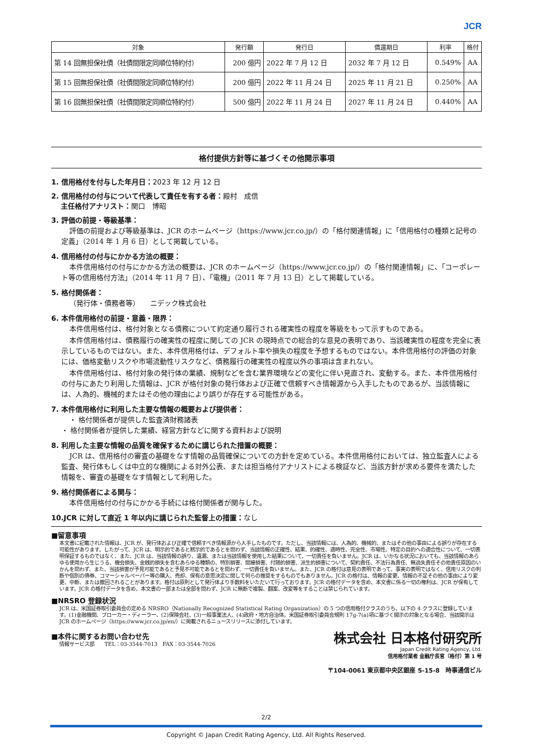JCR
| 対象 | 発行額 | 発行日 | 償還期日 | 利率 | 格付 |
| --- | --- | --- | --- | --- | --- |
| 第 14 回無担保社債（社債間限定同順位特約付） | 200 億円 | 2022 年 7 月 12 日 | 2032 年 7 月 12 日 | 0.549% | AA |
| 第 15 回無担保社債（社債間限定同順位特約付） | 200 億円 | 2022 年 11 月 24 日 | 2025 年 11 月 21 日 | 0.250% | AA |
| 第 16 回無担保社債（社債間限定同順位特約付） | 500 億円 | 2022 年 11 月 24 日 | 2027 年 11 月 24 日 | 0.440% | AA |
格付提供方針等に基づくその他開示事項
1. 信用格付を付与した年月日：2023 年 12 月 12 日
2. 信用格付の付与について代表して責任を有する者：殿村　成信
　 主任格付アナリスト：関口　博昭
3. 評価の前提・等級基準：
評価の前提および等級基準は、JCR のホームページ（https://www.jcr.co.jp/）の「格付関連情報」に「信用格付の種類と記号の定義」（2014 年 1 月 6 日）として掲載している。
4. 信用格付の付与にかかる方法の概要：
本件信用格付の付与にかかる方法の概要は、JCR のホームページ（https://www.jcr.co.jp/）の「格付関連情報」に、「コーポレート等の信用格付方法」（2014 年 11 月 7 日）、「電機」（2011 年 7 月 13 日）として掲載している。
5. 格付関係者：
（発行体・債務者等）　　ニデック株式会社
6. 本件信用格付の前提・意義・限界：
本件信用格付は、格付対象となる債務について約定通り履行される確実性の程度を等級をもって示すものである。
本件信用格付は、債務履行の確実性の程度に関しての JCR の現時点での総合的な意見の表明であり、当該確実性の程度を完全に表示しているものではない。また、本件信用格付は、デフォルト率や損失の程度を予想するものではない。本件信用格付の評価の対象には、価格変動リスクや市場流動性リスクなど、債務履行の確実性の程度以外の事項は含まれない。
本件信用格付は、格付対象の発行体の業績、規制などを含む業界環境などの変化に伴い見直され、変動する。また、本件信用格付の付与にあたり利用した情報は、JCR が格付対象の発行体および正確で信頼すべき情報源から入手したものであるが、当該情報には、人為的、機械的またはその他の理由により誤りが存在する可能性がある。
7. 本件信用格付に利用した主要な情報の概要および提供者：
・ 格付関係者が提供した監査済財務諸表
・ 格付関係者が提供した業績、経営方針などに関する資料および説明
8. 利用した主要な情報の品質を確保するために講じられた措置の概要：
JCR は、信用格付の審査の基礎をなす情報の品質確保についての方針を定めている。本件信用格付においては、独立監査人による監査、発行体もしくは中立的な機関による対外公表、または担当格付アナリストによる検証など、当該方針が求める要件を満たした情報を、審査の基礎をなす情報として利用した。
9. 格付関係者による関与：
本件信用格付の付与にかかる手続には格付関係者が関与した。
10.JCR に対して直近 1 年以内に講じられた監督上の措置：なし
■留意事項
本文書に記載された情報は、JCR が、発行体および正確で信頼すべき情報源から入手したものです。ただし、当該情報には、人為的、機械的、またはその他の事由による誤りが存在する可能性があります。したがって、JCR は、明示的であると黙示的であるとを問わず、当該情報の正確性、結果、的確性、適時性、完全性、市場性、特定の目的への適合性について、一切表明保証するものではなく、また、JCR は、当該情報の誤り、遺漏、または当該情報を使用した結果について、一切責任を負いません。JCR は、いかなる状況においても、当該情報のあらゆる使用から生じうる、機会損失、金銭的損失を含むあらゆる種類の、特別損害、間接損害、付随的損害、派生的損害について、契約責任、不法行為責任、無過失責任その他責任原因のいかんを問わず、また、当該損害が予見可能であると予見不可能であるとを問わず、一切責任を負いません。また、JCR の格付は意見の表明であって、事実の表明ではなく、信用リスクの判断や個別の債券、コマーシャルペーパー等の購入、売却、保有の意思決定に関して何らの推奨をするものでもありません。JCR の格付は、情報の変更、情報の不足その他の事由により変更、中断、または撤回されることがあります。格付は原則として発行体より手数料をいただいて行っております。JCR の格付データを含め、本文書に係る一切の権利は、JCR が保有しています。JCR の格付データを含め、本文書の一部または全部を問わず、JCR に無断で複製、翻案、改変等をすることは禁じられています。
■NRSRO 登録状況
JCR は、米国証券取引委員会の定める NRSRO（Nationally Recognized Statistical Rating Organization）の 5 つの信用格付クラスのうち、以下の 4 クラスに登録しています。(1)金融機関、ブローカー・ディーラー、(2)保険会社、(3)一般事業法人、(4)政府・地方自治体。米国証券取引委員会規則 17g-7(a)項に基づく開示の対象となる場合、当該開示は JCR のホームページ（https://www.jcr.co.jp/en/）に掲載されるニュースリリースに添付しています。
■本件に関するお問い合わせ先
情報サービス部　　TEL：03-3544-7013　FAX：03-3544-7026
株式会社 日本格付研究所
Japan Credit Rating Agency, Ltd.
信用格付業者 金融庁長官（格付）第 1 号
〒104-0061 東京都中央区銀座 5-15-8　時事通信ビル
2/2
Copyright © Japan Credit Rating Agency, Ltd. All Rights Reserved.